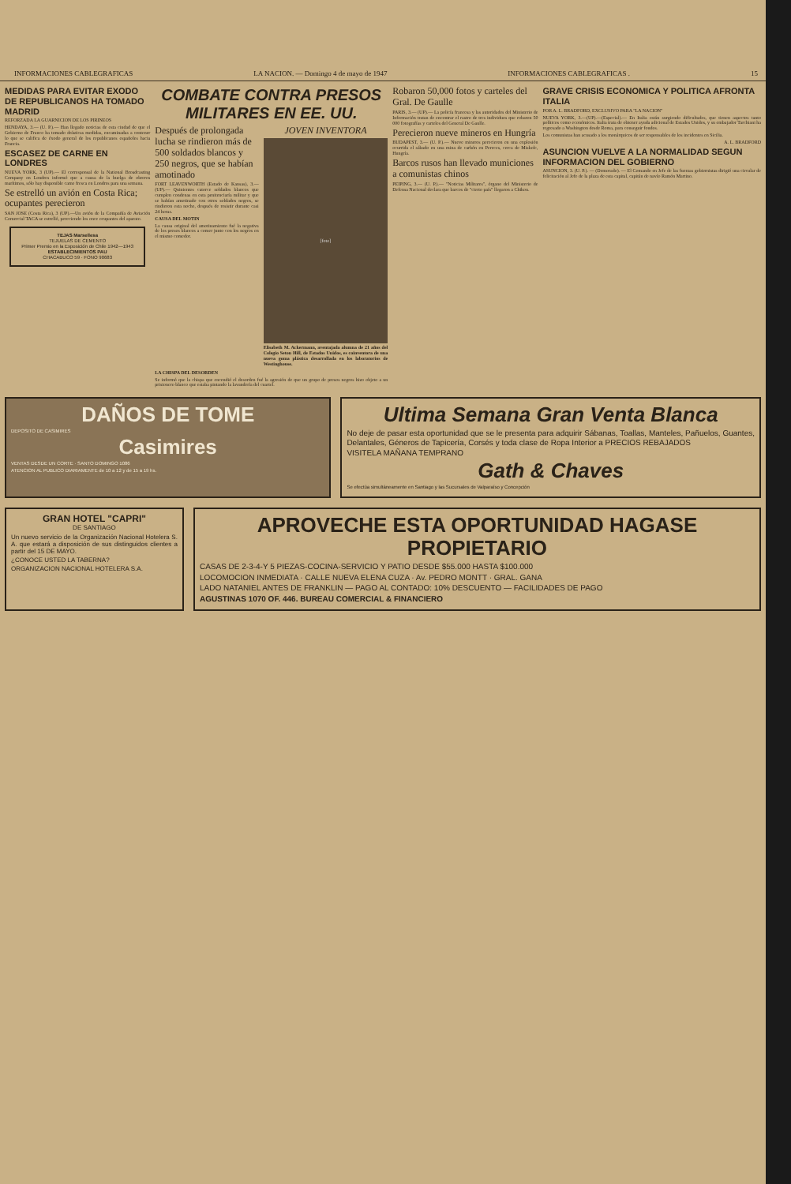INFORMACIONES CABLEGRAFICAS LA NACION. — Domingo 4 de mayo de 1947 INFORMACIONES CABLEGRAFICAS . 15
MEDIDAS PARA EVITAR EXODO DE REPUBLICANOS HA TOMADO MADRID
REFORZADA LA GUARNICION DE LOS PIRINEOS
HENDAYA, 3.— (U. P.).— Han llegado noticias de esta ciudad de que el Gobierno de Franco ha tomado drásticas medidas, encaminadas a contener lo que se califica de éxodo general de los republicanos españoles hacia Francia.
ESCASEZ DE CARNE EN LONDRES
NUEVA YORK, 3 (UP).— El corresponsal de la National Broadcasting Company en Londres informó que a causa de la huelga de obreros marítimos, sólo hay disponible carne fresca en Londres para una semana.
Se estrelló un avión en Costa Rica; ocupantes perecieron
SAN JOSE (Costa Rica), 3 (UP).—Un avión de la Compañía de Aviación Comercial TACA se estrelló, pereciendo los once ocupantes del aparato.
TEJAS Marsellesa
TEJUELAS DE CEMENTO
Primer Premio en la Exposición de Chile 1942—1943
ESTABLECIMIENTOS PAU
CHACABUCO 59 · FONO 90683
COMBATE CONTRA PRESOS MILITARES EN EE. UU.
Después de prolongada lucha se rindieron más de 500 soldados blancos y 250 negros, que se habían amotinado
FORT LEAVENWORTH (Estado de Kansas), 3.— (UP).— Quinientos catorce soldados blancos que cumplen condenas en esta penitenciaría militar y que se habían amotinado con otros soldados negros, se rindieron esta noche, después de resistir durante casi 24 horas.
CAUSA DEL MOTIN
La causa original del amotinamiento fué la negativa de los presos blancos a comer junto con los negros en el mismo comedor.
JOVEN INVENTORA
[foto]
Elisabeth M. Ackermann, aventajada alumna de 21 años del Colegio Seton Hill, de Estados Unidos, es coinventora de una nueva goma plástica desarrollada en los laboratorios de Westinghouse.
LA CHISPA DEL DESORDEN
Se informó que la chispa que encendió el desorden fué la agresión de que un grupo de presos negros hizo objeto a un prisionero blanco que estaba pintando la lavandería del cuartel.
Robaron 50,000 fotos y carteles del Gral. De Gaulle
PARIS, 3.— (UP).— La policía francesa y las autoridades del Ministerio de Información tratan de encontrar el rastro de tres individuos que robaron 50 000 fotografías y carteles del General De Gaulle.
Perecieron nueve mineros en Hungría
BUDAPEST, 3.— (U. P.).— Nueve mineros perecieron en una explosión ocurrida el sábado en una mina de carbón en Pereces, cerca de Miskolc, Hungría.
Barcos rusos han llevado municiones a comunistas chinos
PEIPING, 3.— (U. P.).— "Noticias Militares", órgano del Ministerio de Defensa Nacional declara que barcos de "cierto país" llegaron a Chikou.
GRAVE CRISIS ECONOMICA Y POLITICA AFRONTA ITALIA
POR A. L. BRADFORD, EXCLUSIVO PARA "LA NACION"
NUEVA YORK, 3.—(UP).—(Especial).— En Italia están surgiendo dificultades, que tienen aspectos tanto políticos como económicos. Italia trata de obtener ayuda adicional de Estados Unidos, y su embajador Tarchiani ha regresado a Washington desde Roma, para conseguir fondos.
Los comunistas han acusado a los monárquicos de ser responsables de los incidentes en Sicilia.
A. L. BRADFORD
ASUNCION VUELVE A LA NORMALIDAD SEGUN INFORMACION DEL GOBIERNO
ASUNCION, 3. (U. P.). — (Demorado). — El Comando en Jefe de las fuerzas gobiernistas dirigió una circular de felicitación al Jefe de la plaza de esta capital, capitán de navío Ramón Martino.
DAÑOS DE TOME
DEPOSITO DE CASIMIRES
Casimires
VENTAS DESDE UN CORTE · SANTO DOMINGO 1086
ATENCION AL PUBLICO DIARIAMENTE de 10 a 12 y de 15 a 19 hs.
Ultima Semana Gran Venta Blanca
No deje de pasar esta oportunidad que se le presenta para adquirir Sábanas, Toallas, Manteles, Pañuelos, Guantes, Delantales, Géneros de Tapicería, Corsés y toda clase de Ropa Interior a PRECIOS REBAJADOS
VISITELA MAÑANA TEMPRANO
Gath & Chaves
Se efectúa simultáneamente en Santiago y las Sucursales de Valparaíso y Concepción
GRAN HOTEL "CAPRI"
DE SANTIAGO
Un nuevo servicio de la Organización Nacional Hotelera S. A. que estará a disposición de sus distinguidos clientes a partir del 15 DE MAYO.
¿CONOCE USTED LA TABERNA?
ORGANIZACION NACIONAL HOTELERA S.A.
APROVECHE ESTA OPORTUNIDAD HAGASE PROPIETARIO
CASAS DE 2-3-4-Y 5 PIEZAS-COCINA-SERVICIO Y PATIO DESDE $55.000 HASTA $100.000
LOCOMOCION INMEDIATA · CALLE NUEVA ELENA CUZA · Av. PEDRO MONTT · GRAL. GANA
LADO NATANIEL ANTES DE FRANKLIN — PAGO AL CONTADO: 10% DESCUENTO — FACILIDADES DE PAGO
AGUSTINAS 1070 OF. 446. BUREAU COMERCIAL & FINANCIERO